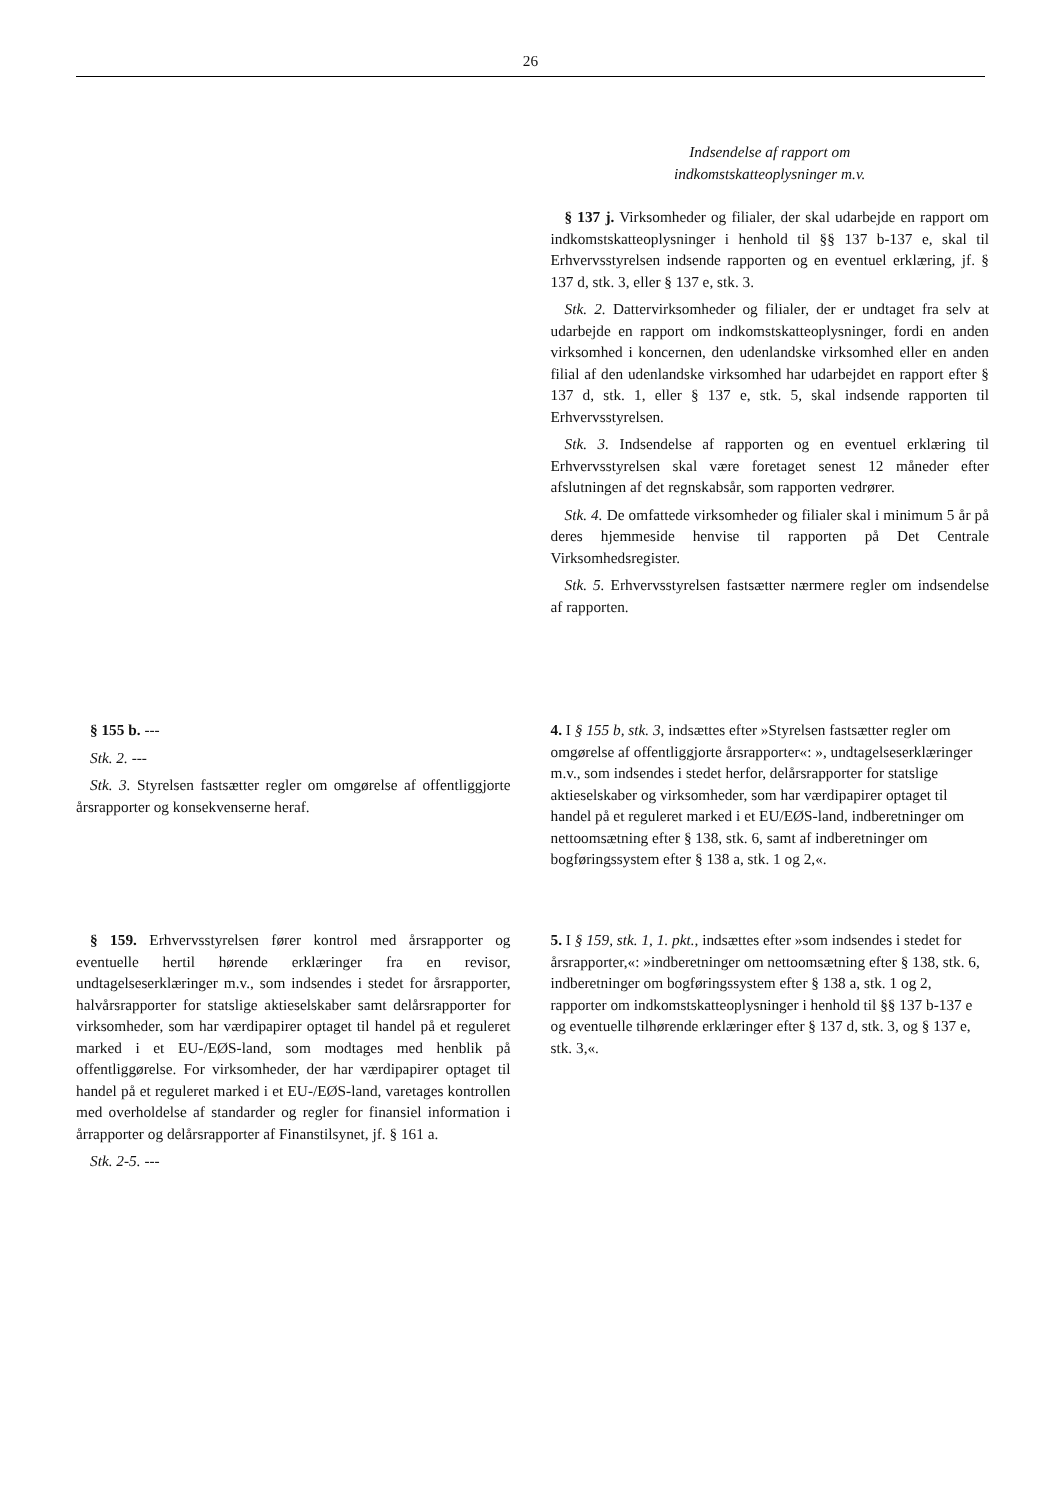26
| | Indsendelse af rapport om indkomstskatteoplysninger m.v. § 137 j. Virksomheder og filialer, der skal udarbejde en rapport om indkomstskatteoplysninger i henhold til §§ 137 b-137 e, skal til Erhvervsstyrelsen indsende rapporten og en eventuel erklæring, jf. § 137 d, stk. 3, eller § 137 e, stk. 3. Stk. 2. Dattervirksomheder og filialer, der er undtaget fra selv at udarbejde en rapport om indkomstskatteoplysninger, fordi en anden virksomhed i koncernen, den udenlandske virksomhed eller en anden filial af den udenlandske virksomhed har udarbejdet en rapport efter § 137 d, stk. 1, eller § 137 e, stk. 5, skal indsende rapporten til Erhvervsstyrelsen. Stk. 3. Indsendelse af rapporten og en eventuel erklæring til Erhvervsstyrelsen skal være foretaget senest 12 måneder efter afslutningen af det regnskabsår, som rapporten vedrører. Stk. 4. De omfattede virksomheder og filialer skal i minimum 5 år på deres hjemmeside henvise til rapporten på Det Centrale Virksomhedsregister. Stk. 5. Erhvervsstyrelsen fastsætter nærmere regler om indsendelse af rapporten. |
| § 155 b. --- Stk. 2. --- Stk. 3. Styrelsen fastsætter regler om omgørelse af offentliggjorte årsrapporter og konsekvenserne heraf. | 4. I § 155 b, stk. 3 , indsættes efter »Styrelsen fastsætter regler om omgørelse af offentliggjorte årsrapporter«: », undtagelseserklæringer m.v., som indsendes i stedet herfor, delårsrapporter for statslige aktieselskaber og virksomheder, som har værdipapirer optaget til handel på et reguleret marked i et EU/EØS-land, indberetninger om nettoomsætning efter § 138, stk. 6, samt af indberetninger om bogføringssystem efter § 138 a, stk. 1 og 2,«. |
| § 159. Erhvervsstyrelsen fører kontrol med årsrapporter og eventuelle hertil hørende erklæringer fra en revisor, undtagelseserklæringer m.v., som indsendes i stedet for årsrapporter, halvårsrapporter for statslige aktieselskaber samt delårsrapporter for virksomheder, som har værdipapirer optaget til handel på et reguleret marked i et EU-/EØS-land, som modtages med henblik på offentliggørelse. For virksomheder, der har værdipapirer optaget til handel på et reguleret marked i et EU-/EØS-land, varetages kontrollen med overholdelse af standarder og regler for finansiel information i årrapporter og delårsrapporter af Finanstilsynet, jf. § 161 a. Stk. 2-5. --- | 5. I § 159, stk. 1, 1. pkt., indsættes efter »som indsendes i stedet for årsrapporter,«: »indberetninger om nettoomsætning efter § 138, stk. 6, indberetninger om bogføringssystem efter § 138 a, stk. 1 og 2, rapporter om indkomstskatteoplysninger i henhold til §§ 137 b-137 e og eventuelle tilhørende erklæringer efter § 137 d, stk. 3, og § 137 e, stk. 3,«. |